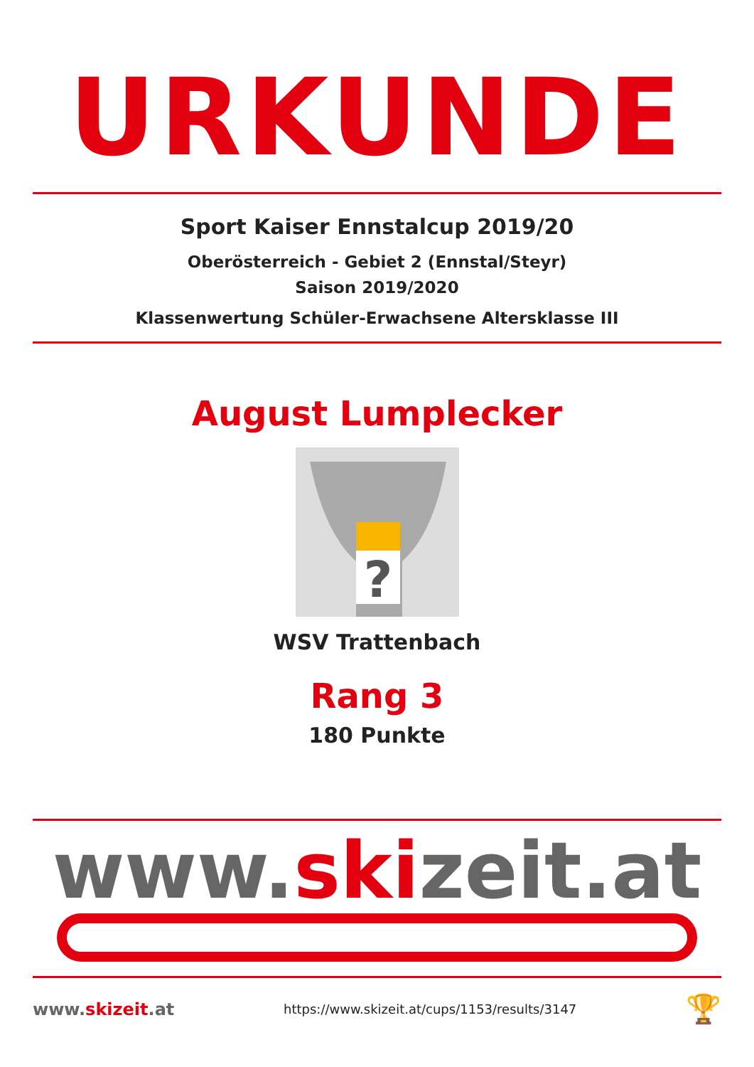URKUNDE
Sport Kaiser Ennstalcup 2019/20
Oberösterreich - Gebiet 2 (Ennstal/Steyr)
Saison 2019/2020
Klassenwertung Schüler-Erwachsene Altersklasse III
August Lumplecker
?
WSV Trattenbach
Rang 3
180 Punkte
www.skizeit.at
www.skizeit.at https://www.skizeit.at/cups/1153/results/3147 🏆